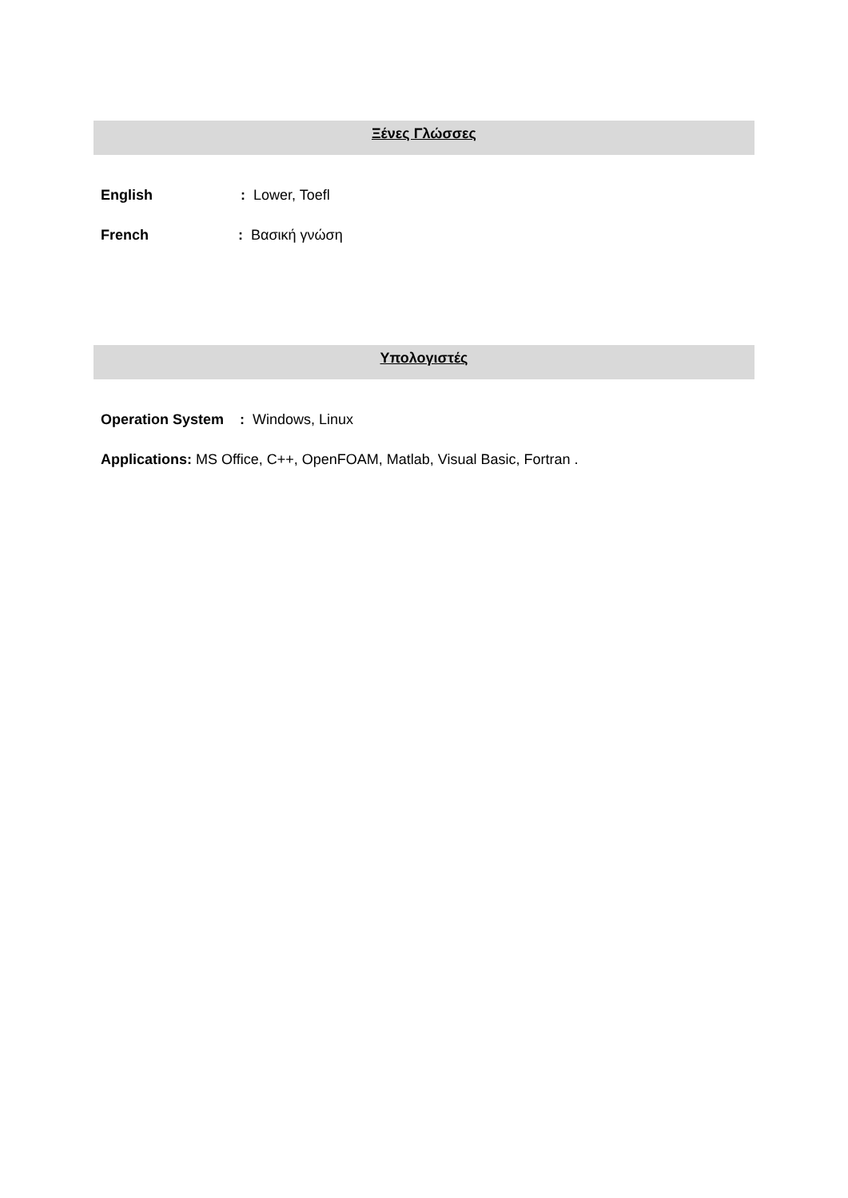Ξένες Γλώσσες
English: Lower, Toefl
French: Βασική γνώση
Υπολογιστές
Operation System : Windows, Linux
Applications: MS Office, C++, OpenFOAM, Matlab, Visual Basic, Fortran .